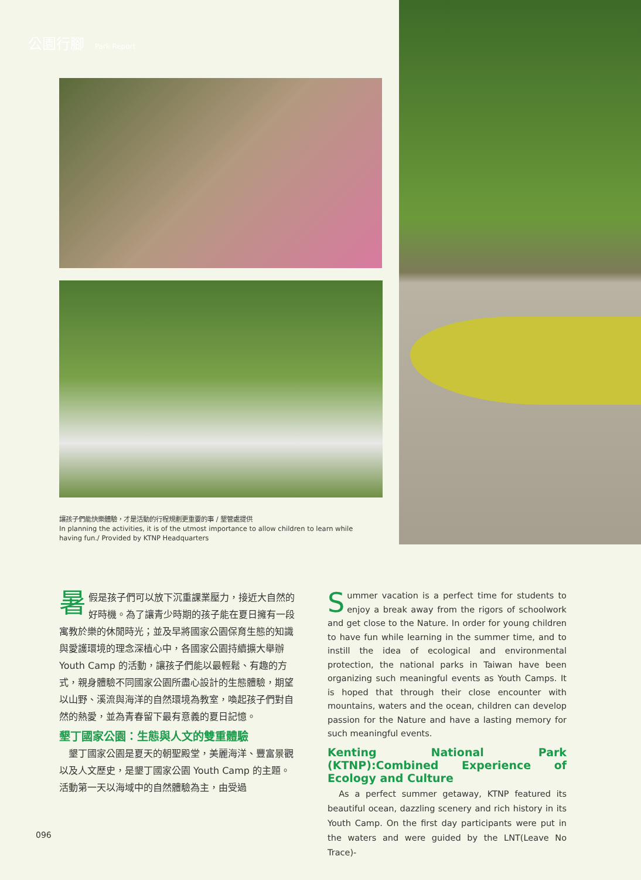公園行腳 Park Report
讓孩子們能快樂體驗，才是活動的行程規劃更重要的事 / 墾管處提供
In planning the activities, it is of the utmost importance to allow children to learn while having fun./ Provided by KTNP Headquarters
暑假是孩子們可以放下沉重課業壓力，接近大自然的好時機。為了讓青少時期的孩子能在夏日擁有一段寓教於樂的休閒時光；並及早將國家公園保育生態的知識與愛護環境的理念深植心中，各國家公園持續擴大舉辦 Youth Camp 的活動，讓孩子們能以最輕鬆、有趣的方式，親身體驗不同國家公園所盡心設計的生態體驗，期望以山野、溪流與海洋的自然環境為教室，喚起孩子們對自然的熱愛，並為青春留下最有意義的夏日記憶。
墾丁國家公園：生態與人文的雙重體驗
　墾丁國家公園是夏天的朝聖殿堂，美麗海洋、豐富景觀以及人文歷史，是墾丁國家公園 Youth Camp 的主題。活動第一天以海域中的自然體驗為主，由受過
Summer vacation is a perfect time for students to enjoy a break away from the rigors of schoolwork and get close to the Nature. In order for young children to have fun while learning in the summer time, and to instill the idea of ecological and environmental protection, the national parks in Taiwan have been organizing such meaningful events as Youth Camps. It is hoped that through their close encounter with mountains, waters and the ocean, children can develop passion for the Nature and have a lasting memory for such meaningful events.
Kenting National Park (KTNP):Combined Experience of Ecology and Culture
　As a perfect summer getaway, KTNP featured its beautiful ocean, dazzling scenery and rich history in its Youth Camp. On the first day participants were put in the waters and were guided by the LNT(Leave No Trace)-
096